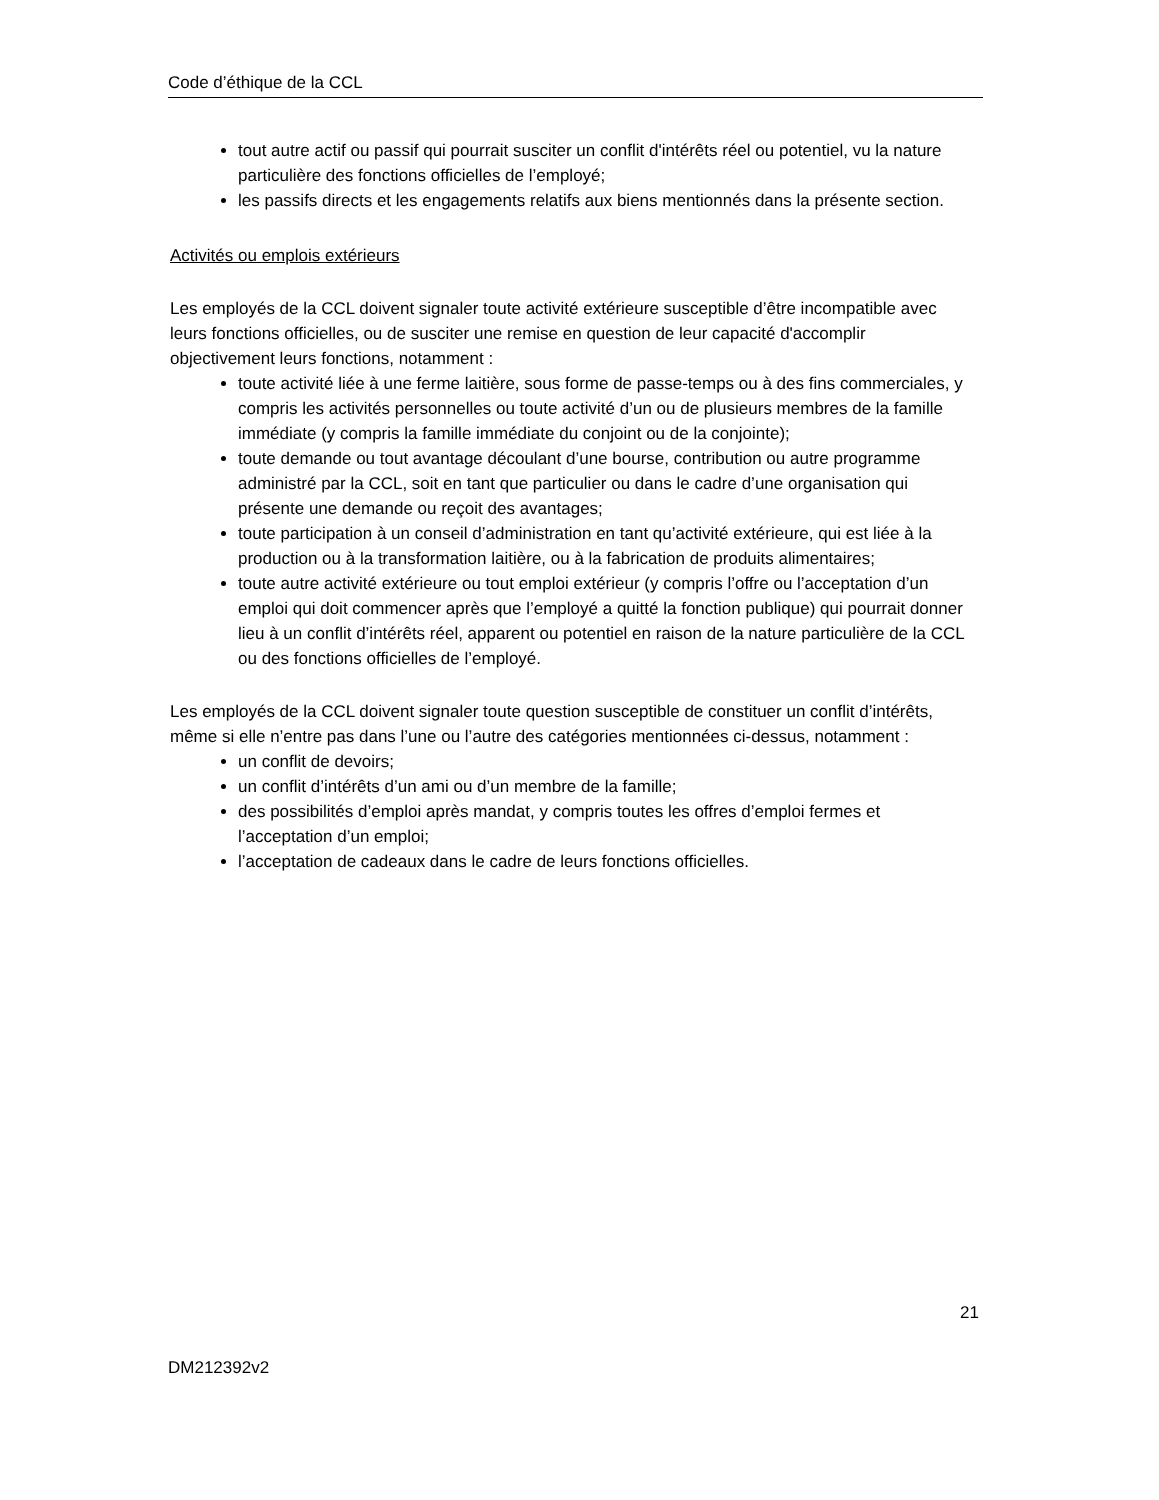Code d’éthique de la CCL
tout autre actif ou passif qui pourrait susciter un conflit d'intérêts réel ou potentiel, vu la nature particulière des fonctions officielles de l’employé;
les passifs directs et les engagements relatifs aux biens mentionnés dans la présente section.
Activités ou emplois extérieurs
Les employés de la CCL doivent signaler toute activité extérieure susceptible d’être incompatible avec leurs fonctions officielles, ou de susciter une remise en question de leur capacité d'accomplir objectivement leurs fonctions, notamment :
toute activité liée à une ferme laitière, sous forme de passe-temps ou à des fins commerciales, y compris les activités personnelles ou toute activité d’un ou de plusieurs membres de la famille immédiate (y compris la famille immédiate du conjoint ou de la conjointe);
toute demande ou tout avantage découlant d’une bourse, contribution ou autre programme administré par la CCL, soit en tant que particulier ou dans le cadre d’une organisation qui présente une demande ou reçoit des avantages;
toute participation à un conseil d’administration en tant qu’activité extérieure, qui est liée à la production ou à la transformation laitière, ou à la fabrication de produits alimentaires;
toute autre activité extérieure ou tout emploi extérieur (y compris l’offre ou l’acceptation d’un emploi qui doit commencer après que l’employé a quitté la fonction publique) qui pourrait donner lieu à un conflit d’intérêts réel, apparent ou potentiel en raison de la nature particulière de la CCL ou des fonctions officielles de l’employé.
Les employés de la CCL doivent signaler toute question susceptible de constituer un conflit d’intérêts, même si elle n’entre pas dans l’une ou l’autre des catégories mentionnées ci-dessus, notamment :
un conflit de devoirs;
un conflit d’intérêts d’un ami ou d’un membre de la famille;
des possibilités d’emploi après mandat, y compris toutes les offres d’emploi fermes et l’acceptation d’un emploi;
l’acceptation de cadeaux dans le cadre de leurs fonctions officielles.
21
DM212392v2